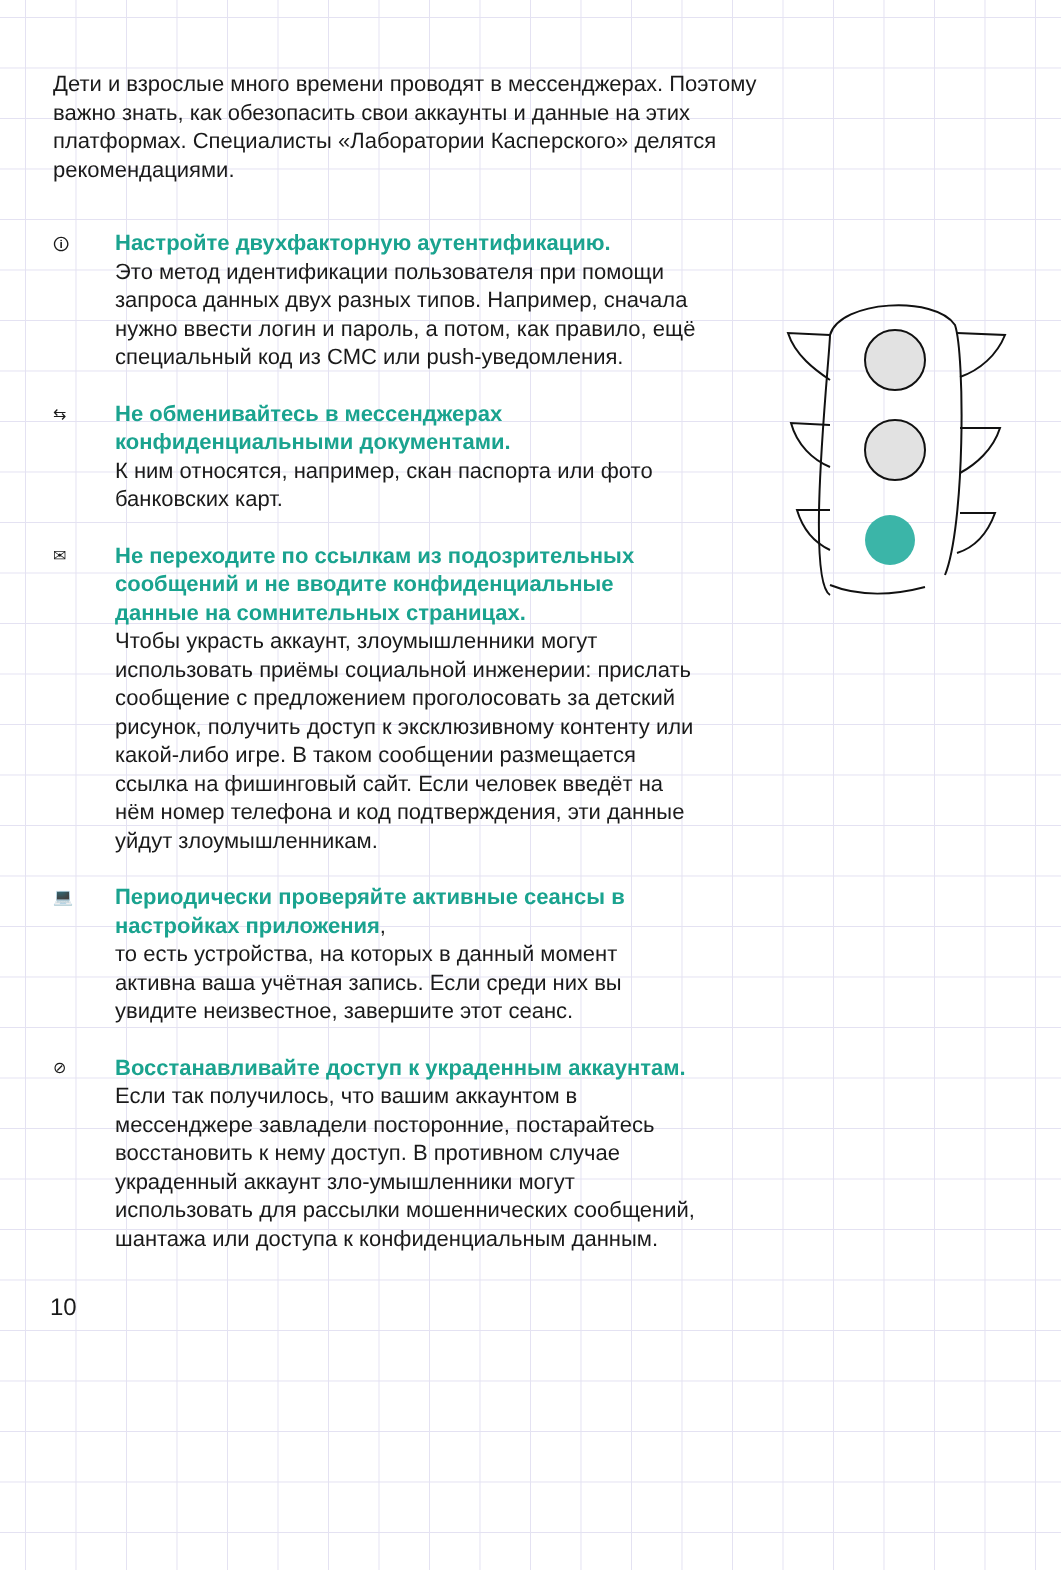Дети и взрослые много времени проводят в мессенджерах. Поэтому важно знать, как обезопасить свои аккаунты и данные на этих платформах. Специалисты «Лаборатории Касперского» делятся рекомендациями.
🛈
Настройте двухфакторную аутентификацию.
Это метод идентификации пользователя при помощи запроса данных двух разных типов. Например, сначала нужно ввести логин и пароль, а потом, как правило, ещё специальный код из СМС или push-уведомления.
⇆
Не обменивайтесь в мессенджерах конфиденциальными документами.
К ним относятся, например, скан паспорта или фото банковских карт.
✉
Не переходите по ссылкам из подозрительных сообщений и не вводите конфиденциальные данные на сомнительных страницах.
Чтобы украсть аккаунт, злоумышленники могут использовать приёмы социальной инженерии: прислать сообщение с предложением проголосовать за детский рисунок, получить доступ к эксклюзивному контенту или какой-либо игре. В таком сообщении размещается ссылка на фишинговый сайт. Если человек введёт на нём номер телефона и код подтверждения, эти данные уйдут злоумышленникам.
💻
Периодически проверяйте активные сеансы в настройках приложения,
то есть устройства, на которых в данный момент активна ваша учётная запись. Если среди них вы увидите неизвестное, завершите этот сеанс.
⊘
Восстанавливайте доступ к украденным аккаунтам.
Если так получилось, что вашим аккаунтом в мессенджере завладели посторонние, постарайтесь восстановить к нему доступ. В противном случае украденный аккаунт зло-умышленники могут использовать для рассылки мошеннических сообщений, шантажа или доступа к конфиденциальным данным.
10